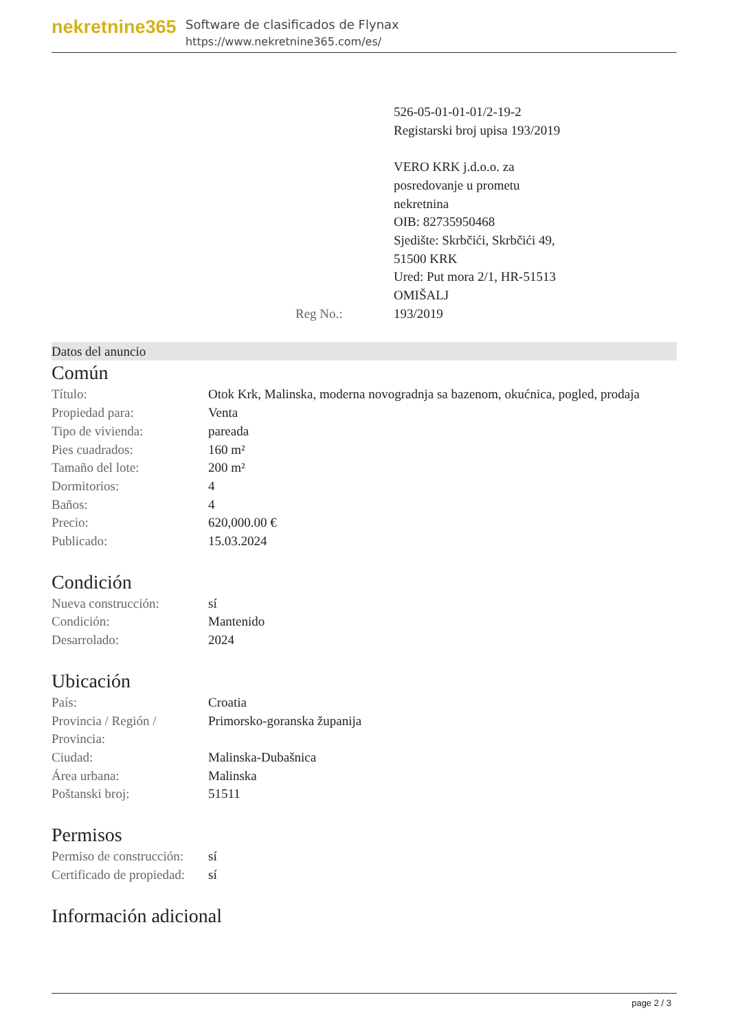nekretnine365
Software de clasificados de Flynax
https://www.nekretnine365.com/es/
| | 526-05-01-01-01/2-19-2 Registarski broj upisa 193/2019 VERO KRK j.d.o.o. za posredovanje u prometu nekretnina OIB: 82735950468 Sjedište: Skrbčići, Skrbčići 49, 51500 KRK Ured: Put mora 2/1, HR-51513 OMIŠALJ |
| Reg No.: | 193/2019 |
Datos del anuncio
Común
| Título: | Otok Krk, Malinska, moderna novogradnja sa bazenom, okućnica, pogled, prodaja |
| Propiedad para: | Venta |
| Tipo de vivienda: | pareada |
| Pies cuadrados: | 160 m² |
| Tamaño del lote: | 200 m² |
| Dormitorios: | 4 |
| Baños: | 4 |
| Precio: | 620,000.00 € |
| Publicado: | 15.03.2024 |
Condición
| Nueva construcción: | sí |
| Condición: | Mantenido |
| Desarrolado: | 2024 |
Ubicación
| País: | Croatia |
| Provincia / Región / Provincia: | Primorsko-goranska županija |
| Ciudad: | Malinska-Dubašnica |
| Área urbana: | Malinska |
| Poštanski broj: | 51511 |
Permisos
| Permiso de construcción: | sí |
| Certificado de propiedad: | sí |
Información adicional
page 2 / 3